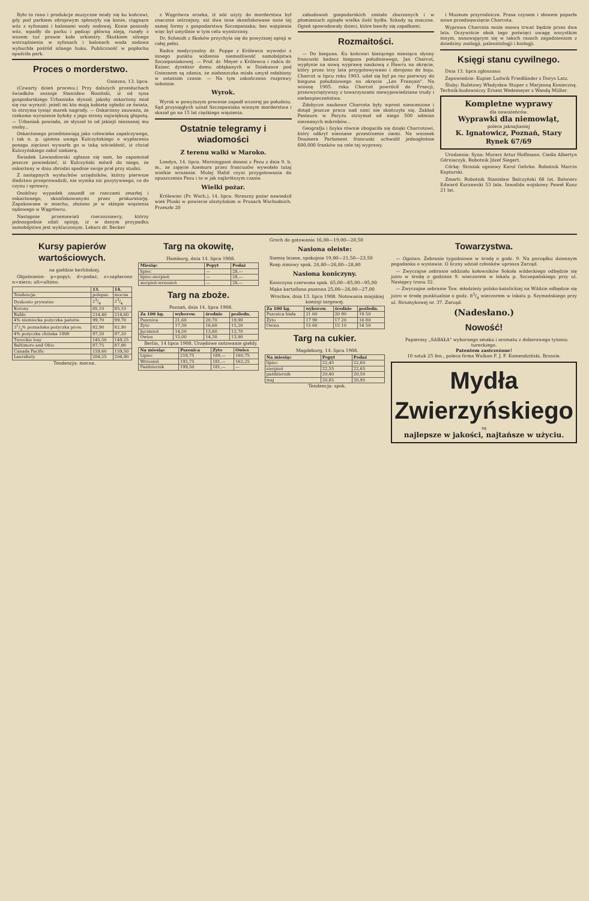Było to rano i produkcje muzyczne miały się ku końcowi, gdy pod parkiem zdrojowym spłoszyły się konie, ciągnące wóz z syfonami i balonami wody sodowej. Konie poniosły wóz, wpadły do parku i pędząc główną aleją, runęły z wozem tuż prawie koło orkiestry. Skutkiem silnego wstrząśnienia w syfonach i balonach woda sodowa wybuchła pośród silnego huku. Publiczność w popłochu opuściła park.
Proces o morderstwo.
Gniezno, 13. lipca.
(Czwarty dzień procesu.) Przy dalszych przesłuchach świadków zeznaje Stanisław Rosiński, iż od syna gospodarskiego Urbaniaka słyszał, jakoby oskarżony miał się raz wyrazić: jeżeli mi kto moją kobietę zgładzi ze świata, to otrzyma tysiąc marek nagrody. — Oskarżony zauważa, że rzekome wyrażenie byłoby z jego strony największą głupotą. — Urbaniak powiada, że słyszał to od jakiejś nieznanej mu osoby...
Oskarżonego przedstawiają jako człowieka zapalczywego, i tak n. p. ujemna uwaga Kulczyńskiego o wypłaceniu posagu zięciowi wywarła go w taką wściekłość, iż chciał Kulczyńskiego zabić siekierą.
Świadek Lewandowski zgłasza się sam, bo zapomniał jeszcze powiedzieć, iż Kulczyński mówił do niego, że oskarżony w dniu zbrodni spodnie swoje prał przy studni.
Z następnych wysłuchów urzędników, którzy pierwsze śledztwo przeprowadzili, nie wynika nic pozytywnego, co do czynu i sprawcy.
Osobliwy wypadek zaszedł ze rzeczami zmarłej i oskarżonego, skonfiskowanymi przez prokuratorję. Zapakowane w miechu, złożono je w sklepie więzienia sądowego w Wągrówcu.
Następnie przemawiali rzeczoznawcy, którzy jednozgodnie zdali opinję, iż w danym przypadku samobójstwo jest wykluczonym. Lekarz dr. Becker
z Wągrówca orzeka, iż nóż użyty do morderstwa był znacznie ostrzejszy, niż dwa inne skonfiskowane noże tej samej formy z gospodarstwa Szczepaniaka; bez wątpienia więc był umyślnie w tym celu wyostrzony.
Dr. Schmidt z Skoków przychyla się do powyższej opinji w całej pełni.
Radca medycynalny dr. Puppe z Królewca wywodzi z innego punktu widzenia niemożliwość samobójstwa Szczepaniakowej. — Prof. dr. Meyer z Królewca i radca dr. Kaiser, dyrektor domu obłąkanych w Dziekance pod Gnieznem są zdania, że nieboszczka miała umysł osłabiony w ostatnim czasie. — Na tym zakończono rozprawy sobotnie.
Wyrok.
Wyrok w powyższym procesie zapadł wczoraj po południu. Sąd przysięgłych uznał Szczepaniaka winnym morderstwa i skazał go na 15 lat ciężkiego więzienia.
Ostatnie telegramy i wiadomości
Z terenu walki w Maroko.
Londyn, 14. lipca. Morningpost donosi z Fezu z dnia 9. b. m., że zajęcie Azemura przez francuzów wywołało tutaj wielkie wrażenie. Mulej Hafid czyni przygotowania do opuszczenia Fezu i to w jak najkrótszym czasie.
Wielki pożar.
Królewiec (Pr. Wsch.), 14. lipca. Straszny pożar nawiedził wieś Pluski w powiecie olsztyńskim w Prusach Wschodnich. Przeszło 20
zabudowań gospodarskich zostało zburzonych i w płomieniach zginęła wielka ilość bydła. Szkody są znaczne. Ogień spowodowały dzieci, które bawiły się zapałkami.
Rozmaitości.
— Do bieguna. Ku końcowi bieżącego miesiąca słynny francuski badacz bieguna południowego, Jan Charcot, wypłynie na nową wyprawę naukową z Hawru na okręcie, który przez trzy lata przygotowywano i zbrojono do boju. Charcot w lipcu roku 1903. udał się był po raz pierwszy do bieguna południowego na okręcie „Les Français". Na wiosnę 1905. roku Charcot powrócił do Francji, przezwyciężywszy z towarzyszami niewypowiedziane trudy i niebezpieczeństwa.
Zdobycze naukowe Charcota były wprost nieocenione i dotąd jeszcze praca nad nimi nie skończyła się. Zakład Pasteura w Paryżu otrzymał od niego 500 odmian nieznanych mikrobów...
Geografja i fizyka równie zbogaciła się dzięki Charcotowi, który odkrył nieznane przestrzenie ziemi. Na wniosek Doumera Parlament francuski uchwalił jednogłośnie 600,000 franków na cele tej wyprawy.
i Muzeum przyrodnicze. Prasa czynem i słowem poparła nowe przedsięwzięcie Charcota.
Wyprawa Charcota może snowu trwać będzie przez dwa lata. Oczywiście obok tego poświęci uwagę wszystkim innym, nasuwającym się w takich razach zagadnieniom z dziedziny zoologji, paleontologji i biologji.
Księgi stanu cywilnego.
Dnia 13. lipca zgłoszono:
Zapowiedzie: Kupiec Ludwik Friedländer z Dorys Latz.
Śluby: Bufetowy Władysław Stuper z Marjanną Konieczną. Technik-budowniczy Ernest Wedemeyer z Wandą Müller.
Kompletne wyprawy
dla nowożeńców.
Wyprawki dla niemowląt,
poleca jaknajtaniej
K. Ignatowicz, Poznań, Stary Rynek 67/69
Urodzenia: Syna: Murarz Artur Hoffmann. Cieśla Albertyn Górniaczyk. Robotnik Józef Siegert.
Córkę: Strażak ogniowy Karol Gehrke. Robotnik Marcin Kapturski.
Zmarli: Robotnik Stanisław Balczyński 68 lat. Balwierz Edward Kurzawski 53 lata. Inwalida wojskowy Paweł Kunz 21 lat.
Kursy papierów wartościowych.
na giełdzie berlińskiej.
Objaśnienie: p=popyt; d=podaż; z=zapłacono n=nieco; ult=ultimo.
| | 13. | 14. |
| --- | --- | --- |
| Tendencja: | polepsz. | mocna |
| Dyskonto prywatne | 23/4 | 23/4 |
| Korony | 85,10 | 85,10 |
| Ruble | 214,40 | 214,60 |
| 4% niemiecka pożyczka państw. | 99,70 | 99,70 |
| 31/2% poznańska pożyczka prow. | 82,90 | 82,90 |
| 4% pożyczka chińska 1898 | 97,20 | 97,20 |
| Tureckie losy | 145,50 | 149,25 |
| Baltimore and Ohio | 87,75 | 87,90 |
| Canada Pacific | 159,60 | 159,50 |
| Laurahuty | 204,25 | 204,90 |
Tendencja: mocna.
Targ na okowitę,
Hamburg, dnia 14. lipca 1908.
| Miesiąc | Popyt | Podaż |
| --- | --- | --- |
| lipiec | — | 28,— |
| lipiec-sierpień | — | 28,— |
| sierpień-wrzesień | — | 28,— |
Targ na zboże.
Poznań, dnia 14. lipca 1908.
| Za 100 kg. | wyborow. | średnie | pośledn. |
| --- | --- | --- | --- |
| Pszenica | 21,60 | 20,70 | 19,90 |
| Żyto | 17,30 | 16,60 | 15,20 |
| Jęczmień | 14,50 | 13,60 | 12,70 |
| Owies | 15,00 | 14,30 | 13,90 |
Berlin, 14 lipca 1908. Urzędowe notowanie giełdy.
| Na miesiąc | Pszenica | Żyto | Owies |
| --- | --- | --- | --- |
| Lipiec | 218,75 | 189,— | 160,75 |
| Wrzesień | 192,75 | 181,— | 162,25 |
| Październik | 199,50 | 181,— | — |
Groch do gotowania 16,00—19,00—20,50
Nasiona oleiste:
Siemię lniane, spokojnie 19,00—21,50—23,50
Rzep zimowy spok. 24,80—26,80—28,80
Nasiona koniczyny.
Koniczyna czerwona spok. 65,00—85,00—95,00
Mąka kartoflana pszenna 25,00—26,00—27,00
Wrocław, dnia 13. lipca 1908. Notowania miejskiej komisji targowej.
| Za 100 kg. | wyborow. | średnie | pośledn. |
| --- | --- | --- | --- |
| Pszenica biała | 21 60 | 20 90 | 19 50 |
| Żyto | 17 90 | 17 20 | 16 80 |
| Owies | 15 60 | 15 10 | 14 50 |
Targ na cukier.
Magdeburg, 14. lipca 1908.
| Na miesiąc | Popyt | Podaż |
| --- | --- | --- |
| lipiec | 22,45 | 22,60 |
| sierpień | 22,55 | 22,65 |
| październik | 20,40 | 20,50 |
| maj | 20,85 | 20,95 |
Tendencja: spok.
Towarzystwa.
— Ogniwo. Zebranie tygodniowe w środę o godz. 9. Na porządku dziennym pogadanka o wystawie. O liczny udział członków uprasza Zarząd.
— Zwyczajne zebranie oddziału kołowników Sokoła wildeckiego odbędzie się jutro w środę o godzinie 9. wieczorem w lokalu p. Szczepańskiego przy ul. Następcy tronu 32.
— Zwyczajne zebranie Tow. młodzieży polsko-katolickiej na Wildzie odbędzie się jutro w środę punktualnie o godz. 83/4 wieczorem w lokalu p. Szymańskiego przy ul. Strumykowej nr. 37. Zarząd.
(Nadesłano.)
Nowość!
Papierosy „SABAŁA" wybornego smaku i aromatu z doborowego tytoniu tureckiego.
Patentem zastrzeżone!
10 sztuk 25 fen., poleca firma Wulkan F. J. F. Komendziński, Brzozie.
Mydła Zwierzyńskiego
są
najlepsze w jakości, najtańsze w użyciu.